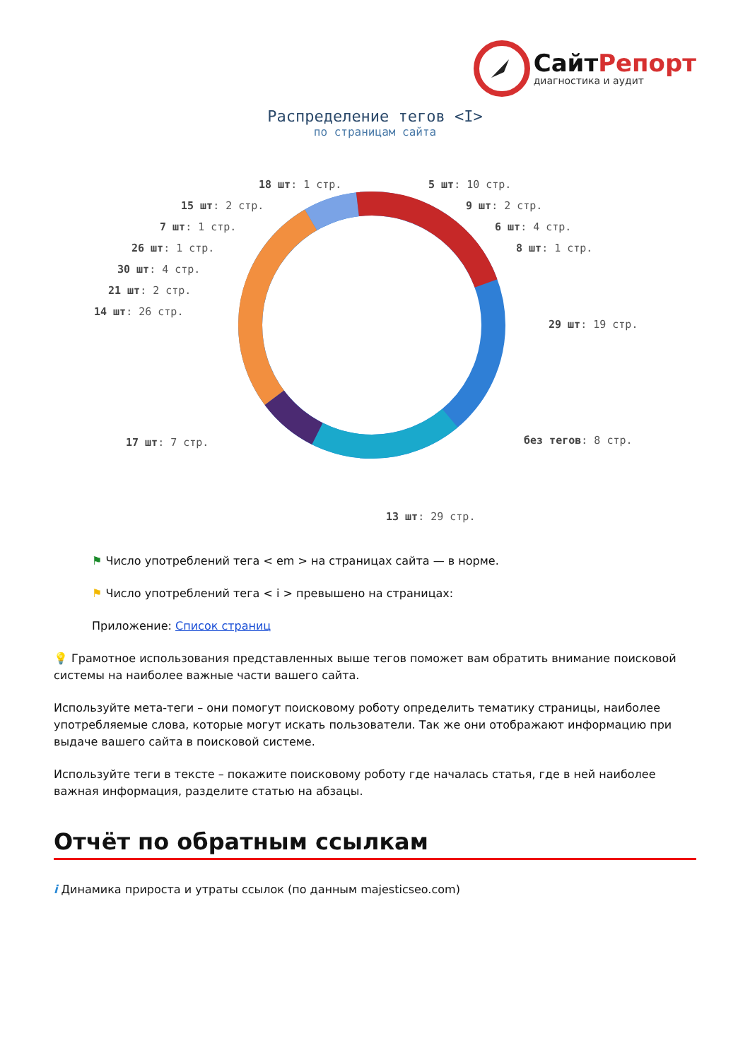СайтРепорт
диагностика и аудит
Распределение тегов <I>
по страницам сайта
18 шт: 1 стр. 5 шт: 10 стр.
15 шт: 2 стр. 9 шт: 2 стр.
7 шт: 1 стр. 6 шт: 4 стр.
26 шт: 1 стр. 8 шт: 1 стр.
30 шт: 4 стр.
21 шт: 2 стр.
14 шт: 26 стр.
29 шт: 19 стр.
17 шт: 7 стр. без тегов: 8 стр.
13 шт: 29 стр.
⚑ Число употреблений тега < em > на страницах сайта — в норме.
⚑ Число употреблений тега < i > превышено на страницах:
Приложение: Список страниц
💡 Грамотное использования представленных выше тегов поможет вам обратить внимание поисковой системы на наиболее важные части вашего сайта.
Используйте мета-теги – они помогут поисковому роботу определить тематику страницы, наиболее употребляемые слова, которые могут искать пользователи. Так же они отображают информацию при выдаче вашего сайта в поисковой системе.
Используйте теги в тексте – покажите поисковому роботу где началась статья, где в ней наиболее важная информация, разделите статью на абзацы.
Отчёт по обратным ссылкам
i Динамика прироста и утраты ссылок (по данным majesticseo.com)